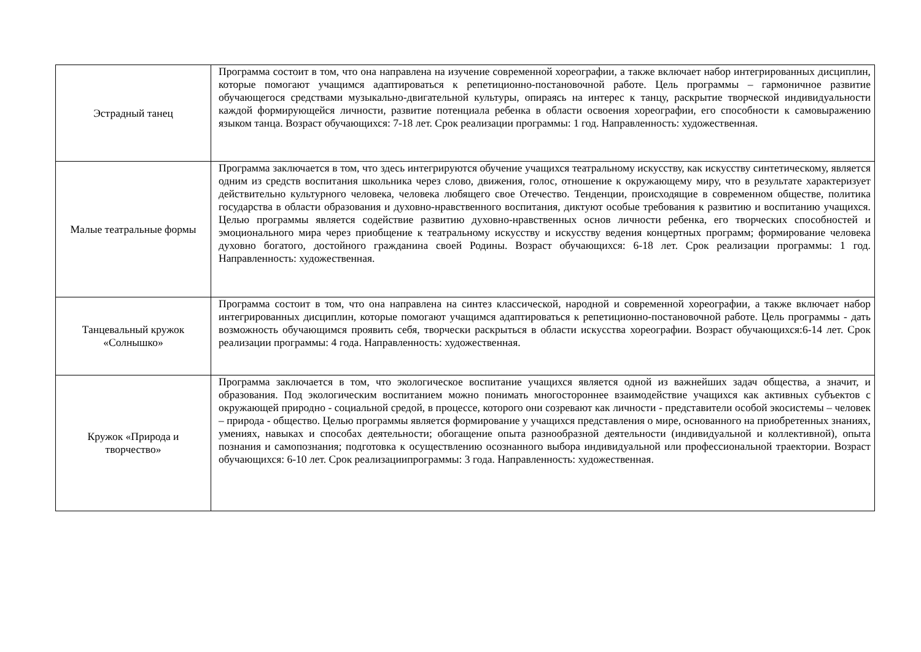| Эстрадный танец | Программа состоит в том, что она направлена на изучение современной хореографии, а также включает набор интегрированных дисциплин, которые помогают учащимся адаптироваться к репетиционно-постановочной работе. Цель программы – гармоничное развитие обучающегося средствами музыкально-двигательной культуры, опираясь на интерес к танцу, раскрытие творческой индивидуальности каждой формирующейся личности, развитие потенциала ребенка в области освоения хореографии, его способности к самовыражению языком танца. Возраст обучающихся: 7-18 лет. Срок реализации программы: 1 год. Направленность: художественная. |
| Малые театральные формы | Программа заключается в том, что здесь интегрируются обучение учащихся театральному искусству, как искусству синтетическому, является одним из средств воспитания школьника через слово, движения, голос, отношение к окружающему миру, что в результате характеризует действительно культурного человека, человека любящего свое Отечество. Тенденции, происходящие в современном обществе, политика государства в области образования и духовно-нравственного воспитания, диктуют особые требования к развитию и воспитанию учащихся. Целью программы является содействие развитию духовно-нравственных основ личности ребенка, его творческих способностей и эмоционального мира через приобщение к театральному искусству и искусству ведения концертных программ; формирование человека духовно богатого, достойного гражданина своей Родины. Возраст обучающихся: 6-18 лет. Срок реализации программы: 1 год. Направленность: художественная. |
| Танцевальный кружок «Солнышко» | Программа состоит в том, что она направлена на синтез классической, народной и современной хореографии, а также включает набор интегрированных дисциплин, которые помогают учащимся адаптироваться к репетиционно-постановочной работе. Цель программы - дать возможность обучающимся проявить себя, творчески раскрыться в области искусства хореографии. Возраст обучающихся:6-14 лет. Срок реализации программы: 4 года. Направленность: художественная. |
| Кружок «Природа и творчество» | Программа заключается в том, что экологическое воспитание учащихся является одной из важнейших задач общества, а значит, и образования. Под экологическим воспитанием можно понимать многостороннее взаимодействие учащихся как активных субъектов с окружающей природно - социальной средой, в процессе, которого они созревают как личности - представители особой экосистемы – человек – природа - общество. Целью программы является формирование у учащихся представления о мире, основанного на приобретенных знаниях, умениях, навыках и способах деятельности; обогащение опыта разнообразной деятельности (индивидуальной и коллективной), опыта познания и самопознания; подготовка к осуществлению осознанного выбора индивидуальной или профессиональной траектории. Возраст обучающихся: 6-10 лет. Срок реализациипрограммы: 3 года. Направленность: художественная. |